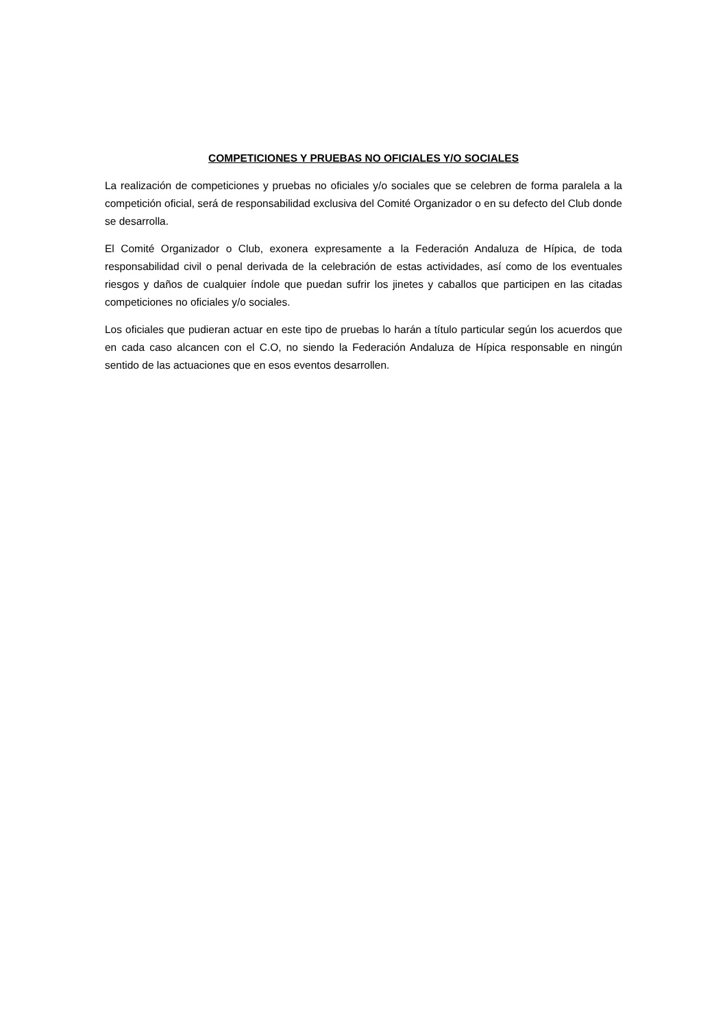COMPETICIONES Y PRUEBAS NO OFICIALES Y/O SOCIALES
La realización de competiciones y pruebas no oficiales y/o sociales que se celebren de forma paralela a la competición oficial, será de responsabilidad exclusiva del Comité Organizador o en su defecto del Club donde se desarrolla.
El Comité Organizador o Club, exonera expresamente a la Federación Andaluza de Hípica, de toda responsabilidad civil o penal derivada de la celebración de estas actividades, así como de los eventuales riesgos y daños de cualquier índole que puedan sufrir los jinetes y caballos que participen en las citadas competiciones no oficiales y/o sociales.
Los oficiales que pudieran actuar en este tipo de pruebas lo harán a título particular según los acuerdos que en cada caso alcancen con el C.O, no siendo la Federación Andaluza de Hípica responsable en ningún sentido de las actuaciones que en esos eventos desarrollen.